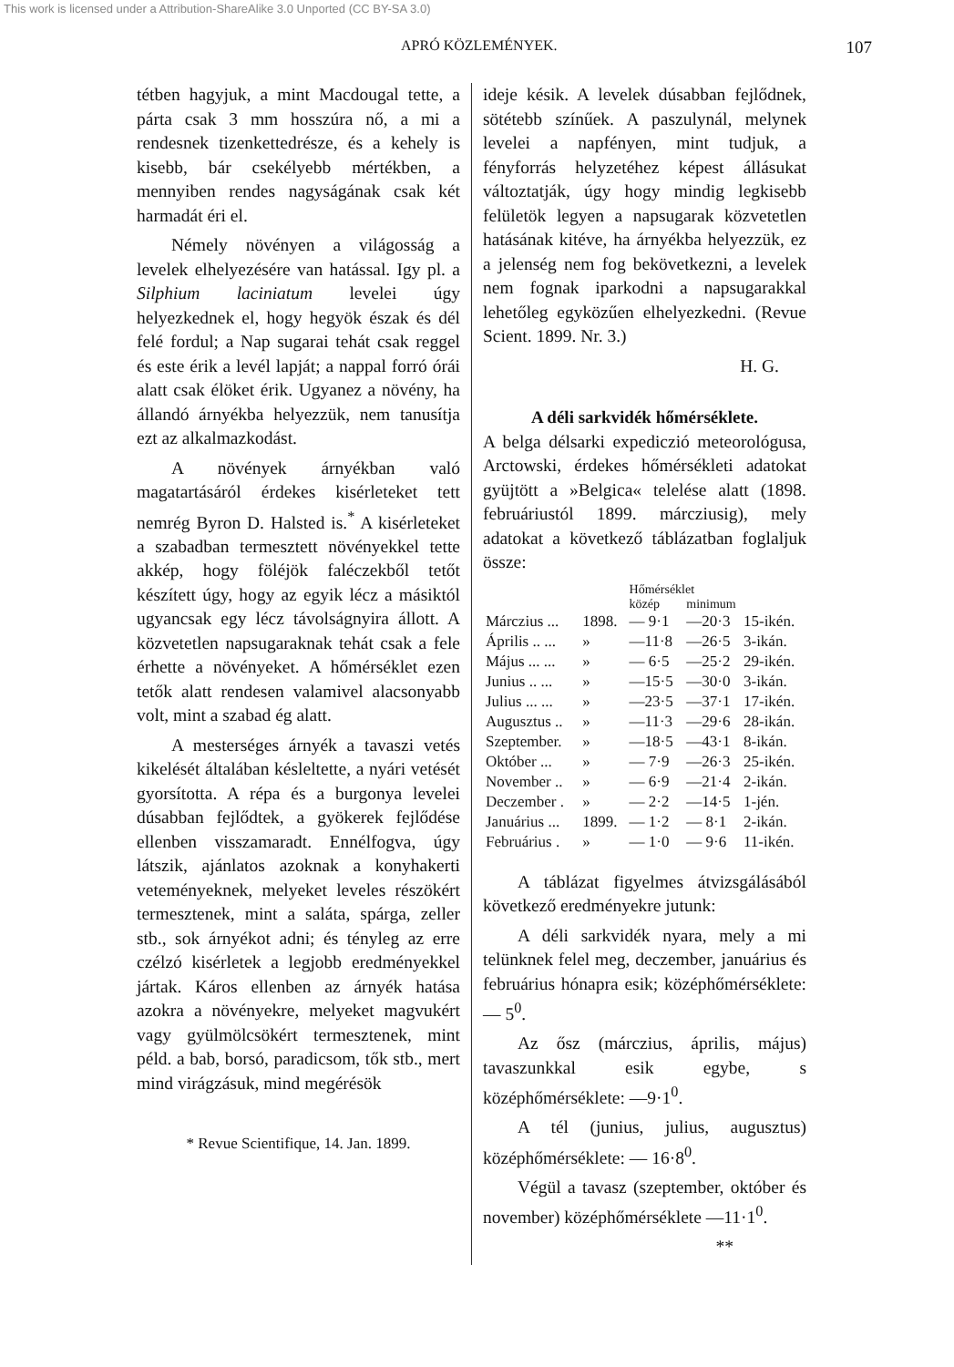This work is licensed under a Attribution-ShareAlike 3.0 Unported (CC BY-SA 3.0)
APRÓ KÖZLEMÉNYEK. 107
tétben hagyjuk, a mint Macdougal tette, a párta csak 3 mm hosszúra nő, a mi a rendesnek tizenkettedrésze, és a kehely is kisebb, bár csekélyebb mértékben, a mennyiben rendes nagyságának csak két harmadát éri el.
Némely növényen a világosság a levelek elhelyezésére van hatással. Igy pl. a Silphium laciniatum levelei úgy helyezkednek el, hogy hegyök észak és dél felé fordul; a Nap sugarai tehát csak reggel és este érik a levél lapját; a nappal forró órái alatt csak élöket érik. Ugyanez a növény, ha állandó árnyékba helyezzük, nem tanusítja ezt az alkalmazkodást.
A növények árnyékban való magatartásáról érdekes kisérleteket tett nemrég Byron D. Halsted is.<sup>*</sup> A kisérleteket a szabadban termesztett növényekkel tette akkép, hogy föléjök faléczekből tetőt készített úgy, hogy az egyik lécz a másiktól ugyancsak egy lécz távolságnyira állott. A közvetetlen napsugaraknak tehát csak a fele érhette a növényeket. A hőmérséklet ezen tetők alatt rendesen valamivel alacsonyabb volt, mint a szabad ég alatt.
A mesterséges árnyék a tavaszi vetés kikelését általában késleltette, a nyári vetését gyorsította. A répa és a burgonya levelei dúsabban fejlődtek, a gyökerek fejlődése ellenben visszamaradt. Ennélfogva, úgy látszik, ajánlatos azoknak a konyhakerti veteményeknek, melyeket leveles részökért termesztenek, mint a saláta, spárga, zeller stb., sok árnyékot adni; és tényleg az erre czélzó kisérletek a legjobb eredményekkel jártak. Káros ellenben az árnyék hatása azokra a növényekre, melyeket magvukért vagy gyülmölcsökért termesztenek, mint péld. a bab, borsó, paradicsom, tők stb., mert mind virágzásuk, mind megérésök
* Revue Scientifique, 14. Jan. 1899.
ideje késik. A levelek dúsabban fejlődnek, sötétebb színűek. A paszulynál, melynek levelei a napfényen, mint tudjuk, a fényforrás helyzetéhez képest állásukat változtatják, úgy hogy mindig legkisebb felületök legyen a napsugarak közvetetlen hatásának kitéve, ha árnyékba helyezzük, ez a jelenség nem fog bekövetkezni, a levelek nem fognak iparkodni a napsugarakkal lehetőleg egyközűen elhelyezkedni. (Revue Scient. 1899. Nr. 3.)
H. G.
A déli sarkvidék hőmérséklete.
A belga délsarki expediczió meteorológusa, Arctowski, érdekes hőmérsékleti adatokat gyüjtött a »Belgica« telelése alatt (1898. februáriustól 1899. márcziusig), mely adatokat a következő táblázatban foglaljuk össze:
| | | Hőmérséklet | | |
| --- | --- | --- | --- | --- |
| | | közép | minimum | |
| Márczius ... | 1898. | — 9·1 | —20·3 | 15-ikén. |
| Április .. ... | » | —11·8 | —26·5 | 3-ikán. |
| Május ... ... | » | — 6·5 | —25·2 | 29-ikén. |
| Junius .. ... | » | —15·5 | —30·0 | 3-ikán. |
| Julius ... ... | » | —23·5 | —37·1 | 17-ikén. |
| Augusztus .. | » | —11·3 | —29·6 | 28-ikán. |
| Szeptember. | » | —18·5 | —43·1 | 8-ikán. |
| Október ... | » | — 7·9 | —26·3 | 25-ikén. |
| November .. | » | — 6·9 | —21·4 | 2-ikán. |
| Deczember . | » | — 2·2 | —14·5 | 1-jén. |
| Januárius ... | 1899. | — 1·2 | — 8·1 | 2-ikán. |
| Februárius . | » | — 1·0 | — 9·6 | 11-ikén. |
A táblázat figyelmes átvizsgálásából következő eredményekre jutunk:
A déli sarkvidék nyara, mely a mi telünknek felel meg, deczember, januárius és februárius hónapra esik; középhőmérséklete: — 5<sup>0</sup>.
Az ősz (márczius, április, május) tavaszunkkal esik egybe, s középhőmérséklete: —9·1<sup>0</sup>.
A tél (junius, julius, augusztus) középhőmérséklete: — 16·8<sup>0</sup>.
Végül a tavasz (szeptember, október és november) középhőmérséklete —11·1<sup>0</sup>.
**